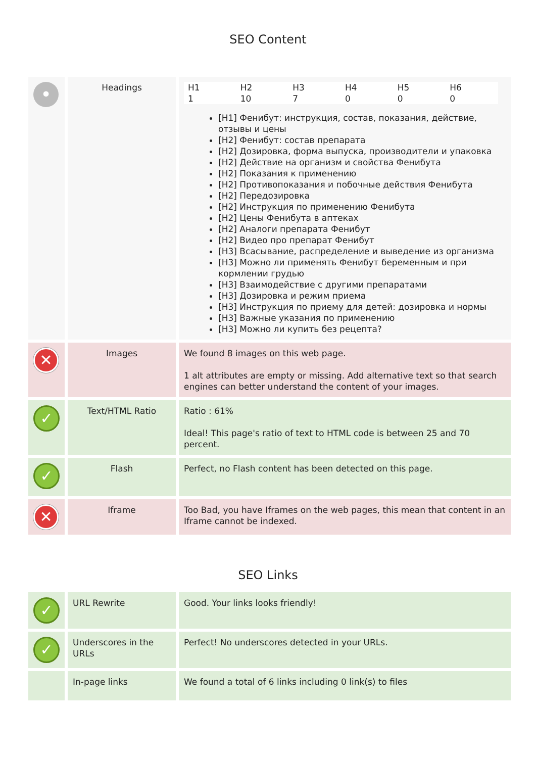SEO Content
| • | Headings | / H1 / H2 / H3 / H4 / H5 / H6 / / 1 / 10 / 7 / 0 / 0 / 0 / [H1] Фенибут: инструкция, состав, показания, действие, отзывы и цены [H2] Фенибут: состав препарата [H2] Дозировка, форма выпуска, производители и упаковка [H2] Действие на организм и свойства Фенибута [H2] Показания к применению [H2] Противопоказания и побочные действия Фенибута [H2] Передозировка [H2] Инструкция по применению Фенибута [H2] Цены Фенибута в аптеках [H2] Аналоги препарата Фенибут [H2] Видео про препарат Фенибут [H3] Всасывание, распределение и выведение из организма [H3] Можно ли применять Фенибут беременным и при кормлении грудью [H3] Взаимодействие с другими препаратами [H3] Дозировка и режим приема [H3] Инструкция по приему для детей: дозировка и нормы [H3] Важные указания по применению [H3] Можно ли купить без рецепта? |
| ✕ | Images | We found 8 images on this web page. 1 alt attributes are empty or missing. Add alternative text so that search engines can better understand the content of your images. |
| ✓ | Text/HTML Ratio | Ratio : 61% Ideal! This page's ratio of text to HTML code is between 25 and 70 percent. |
| ✓ | Flash | Perfect, no Flash content has been detected on this page. |
| ✕ | Iframe | Too Bad, you have Iframes on the web pages, this mean that content in an Iframe cannot be indexed. |
SEO Links
| ✓ | URL Rewrite | Good. Your links looks friendly! |
| ✓ | Underscores in the URLs | Perfect! No underscores detected in your URLs. |
| | In-page links | We found a total of 6 links including 0 link(s) to files |